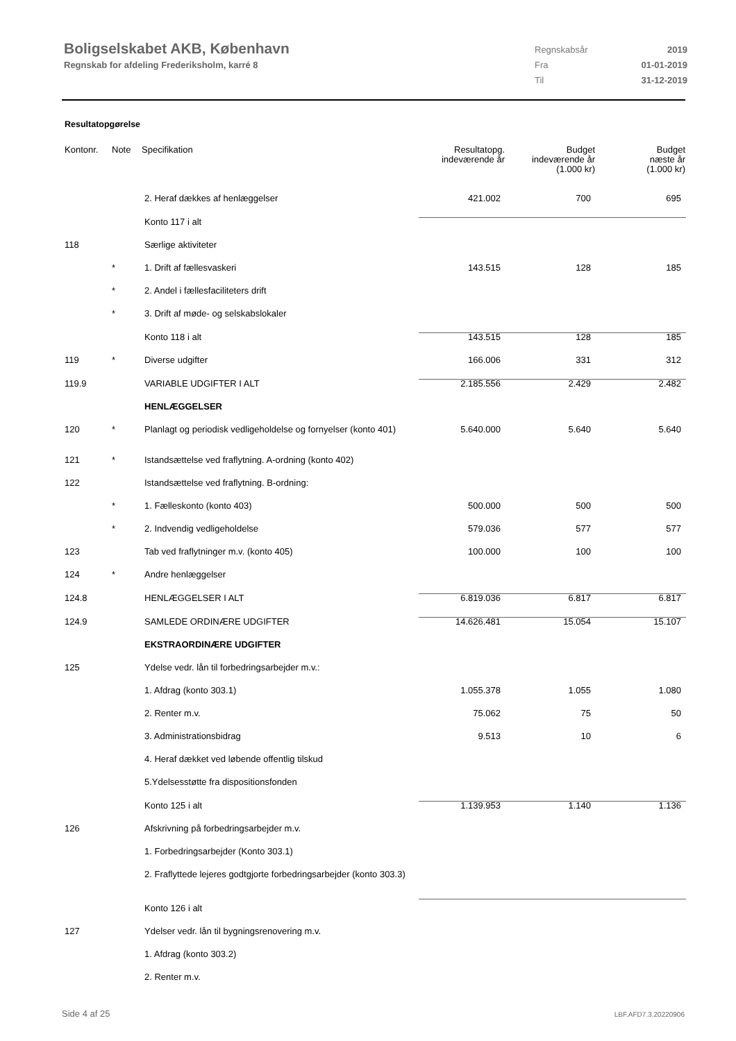Boligselskabet AKB, København
Regnskab for afdeling Frederiksholm, karré 8
Regnskabsår 2019
Fra 01-01-2019
Til 31-12-2019
Resultatopgørelse
| Kontonr. | Note | Specifikation | Resultatopg. indeværende år | Budget indeværende år (1.000 kr) | Budget næste år (1.000 kr) |
| --- | --- | --- | --- | --- | --- |
| | | 2. Heraf dækkes af henlæggelser | 421.002 | 700 | 695 |
| | | Konto 117 i alt | | | |
| 118 | | Særlige aktiviteter | | | |
| | * | 1. Drift af fællesvaskeri | 143.515 | 128 | 185 |
| | * | 2. Andel i fællesfaciliteters drift | | | |
| | * | 3. Drift af møde- og selskabslokaler | | | |
| | | Konto 118 i alt | 143.515 | 128 | 185 |
| 119 | * | Diverse udgifter | 166.006 | 331 | 312 |
| 119.9 | | VARIABLE UDGIFTER I ALT | 2.185.556 | 2.429 | 2.482 |
| | | HENLÆGGELSER | | | |
| 120 | * | Planlagt og periodisk vedligeholdelse og fornyelser (konto 401) | 5.640.000 | 5.640 | 5.640 |
| 121 | * | Istandsættelse ved fraflytning. A-ordning (konto 402) | | | |
| 122 | | Istandsættelse ved fraflytning. B-ordning: | | | |
| | * | 1. Fælleskonto (konto 403) | 500.000 | 500 | 500 |
| | * | 2. Indvendig vedligeholdelse | 579.036 | 577 | 577 |
| 123 | | Tab ved fraflytninger m.v. (konto 405) | 100.000 | 100 | 100 |
| 124 | * | Andre henlæggelser | | | |
| 124.8 | | HENLÆGGELSER I ALT | 6.819.036 | 6.817 | 6.817 |
| 124.9 | | SAMLEDE ORDINÆRE UDGIFTER | 14.626.481 | 15.054 | 15.107 |
| | | EKSTRAORDINÆRE UDGIFTER | | | |
| 125 | | Ydelse vedr. lån til forbedringsarbejder m.v.: | | | |
| | | 1. Afdrag (konto 303.1) | 1.055.378 | 1.055 | 1.080 |
| | | 2. Renter m.v. | 75.062 | 75 | 50 |
| | | 3. Administrationsbidrag | 9.513 | 10 | 6 |
| | | 4. Heraf dækket ved løbende offentlig tilskud | | | |
| | | 5.Ydelsesstøtte fra dispositionsfonden | | | |
| | | Konto 125 i alt | 1.139.953 | 1.140 | 1.136 |
| 126 | | Afskrivning på forbedringsarbejder m.v. | | | |
| | | 1. Forbedringsarbejder (Konto 303.1) | | | |
| | | 2. Fraflyttede lejeres godtgjorte forbedringsarbejder (konto 303.3) | | | |
| | | Konto 126 i alt | | | |
| 127 | | Ydelser vedr. lån til bygningsrenovering m.v. | | | |
| | | 1. Afdrag (konto 303.2) | | | |
| | | 2. Renter m.v. | | | |
Side 4 af 25 LBF.AFD7.3.20220906